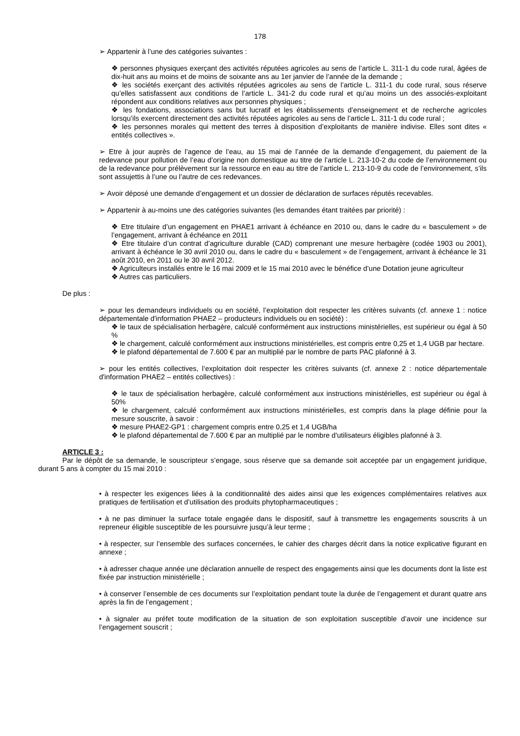178
➢ Appartenir à l’une des catégories suivantes :
❖ personnes physiques exerçant des activités réputées agricoles au sens de l’article L. 311-1 du code rural, âgées de dix-huit ans au moins et de moins de soixante ans au 1er janvier de l’année de la demande ;
❖ les sociétés exerçant des activités réputées agricoles au sens de l’article L. 311-1 du code rural, sous réserve qu’elles satisfassent aux conditions de l’article L. 341-2 du code rural et qu’au moins un des associés-exploitant répondent aux conditions relatives aux personnes physiques ;
❖ les fondations, associations sans but lucratif et les établissements d’enseignement et de recherche agricoles lorsqu’ils exercent directement des activités réputées agricoles au sens de l’article L. 311-1 du code rural ;
❖ les personnes morales qui mettent des terres à disposition d’exploitants de manière indivise. Elles sont dites « entités collectives ».
➢ Etre à jour auprès de l’agence de l’eau, au 15 mai de l’année de la demande d’engagement, du paiement de la redevance pour pollution de l’eau d’origine non domestique au titre de l’article L. 213-10-2 du code de l’environnement ou de la redevance pour prélèvement sur la ressource en eau au titre de l’article L. 213-10-9 du code de l’environnement, s’ils sont assujettis à l’une ou l’autre de ces redevances.
➢ Avoir déposé une demande d’engagement et un dossier de déclaration de surfaces réputés recevables.
➢ Appartenir à au-moins une des catégories suivantes (les demandes étant traitées par priorité) :
❖ Etre titulaire d’un engagement en PHAE1 arrivant à échéance en 2010 ou, dans le cadre du « basculement » de l’engagement, arrivant à échéance en 2011
❖ Etre titulaire d’un contrat d’agriculture durable (CAD) comprenant une mesure herbagère (codée 1903 ou 2001), arrivant à échéance le 30 avril 2010 ou, dans le cadre du « basculement » de l’engagement, arrivant à échéance le 31 août 2010, en 2011 ou le 30 avril 2012.
❖ Agriculteurs installés entre le 16 mai 2009 et le 15 mai 2010 avec le bénéfice d’une Dotation jeune agriculteur
❖ Autres cas particuliers.
De plus :
➢ pour les demandeurs individuels ou en société, l’exploitation doit respecter les critères suivants (cf. annexe 1 : notice départementale d'information PHAE2 – producteurs individuels ou en société) :
❖ le taux de spécialisation herbagère, calculé conformément aux instructions ministérielles, est supérieur ou égal à 50 %
❖ le chargement, calculé conformément aux instructions ministérielles, est compris entre 0,25 et 1,4 UGB par hectare.
❖ le plafond départemental de 7.600 € par an multiplié par le nombre de parts PAC plafonné à 3.
➢ pour les entités collectives, l’exploitation doit respecter les critères suivants (cf. annexe 2 : notice départementale d'information PHAE2 – entités collectives) :
❖ le taux de spécialisation herbagère, calculé conformément aux instructions ministérielles, est supérieur ou égal à 50%
❖ le chargement, calculé conformément aux instructions ministérielles, est compris dans la plage définie pour la mesure souscrite, à savoir :
❖ mesure PHAE2-GP1 : chargement compris entre 0,25 et 1,4 UGB/ha
❖ le plafond départemental de 7.600 € par an multiplié par le nombre d'utilisateurs éligibles plafonné à 3.
ARTICLE 3 :
Par le dépôt de sa demande, le souscripteur s’engage, sous réserve que sa demande soit acceptée par un engagement juridique, durant 5 ans à compter du 15 mai 2010 :
• à respecter les exigences liées à la conditionnalité des aides ainsi que les exigences complémentaires relatives aux pratiques de fertilisation et d’utilisation des produits phytopharmaceutiques ;
• à ne pas diminuer la surface totale engagée dans le dispositif, sauf à transmettre les engagements souscrits à un repreneur éligible susceptible de les poursuivre jusqu’à leur terme ;
• à respecter, sur l’ensemble des surfaces concernées, le cahier des charges décrit dans la notice explicative figurant en annexe ;
• à adresser chaque année une déclaration annuelle de respect des engagements ainsi que les documents dont la liste est fixée par instruction ministérielle ;
• à conserver l’ensemble de ces documents sur l’exploitation pendant toute la durée de l’engagement et durant quatre ans après la fin de l’engagement ;
• à signaler au préfet toute modification de la situation de son exploitation susceptible d’avoir une incidence sur l’engagement souscrit ;